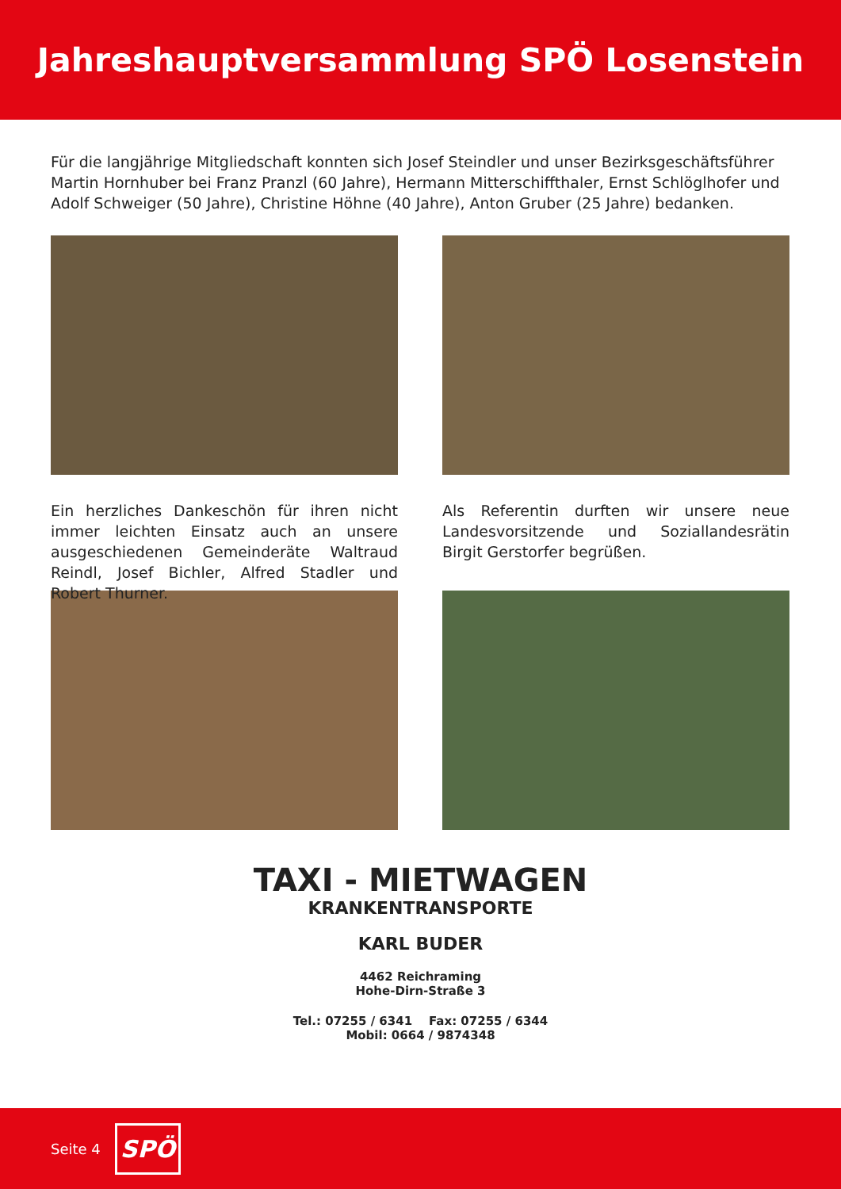Jahreshauptversammlung SPÖ Losenstein
Für die langjährige Mitgliedschaft konnten sich Josef Steindler und unser Bezirksgeschäftsführer Martin Hornhuber bei Franz Pranzl (60 Jahre), Hermann Mitterschiffthaler, Ernst Schlöglhofer und Adolf Schweiger (50 Jahre), Christine Höhne (40 Jahre), Anton Gruber (25 Jahre) bedanken.
Ein herzliches Dankeschön für ihren nicht immer leichten Einsatz auch an unsere ausgeschiedenen Gemeinderäte Waltraud Reindl, Josef Bichler, Alfred Stadler und Robert Thurner.
Als Referentin durften wir unsere neue Landesvorsitzende und Soziallandesrätin Birgit Gerstorfer begrüßen.
TAXI - MIETWAGEN
KRANKENTRANSPORTE
KARL BUDER
4462 Reichraming
Hohe-Dirn-Straße 3
Tel.: 07255 / 6341 Fax: 07255 / 6344
Mobil: 0664 / 9874348
Seite 4
SPÖ